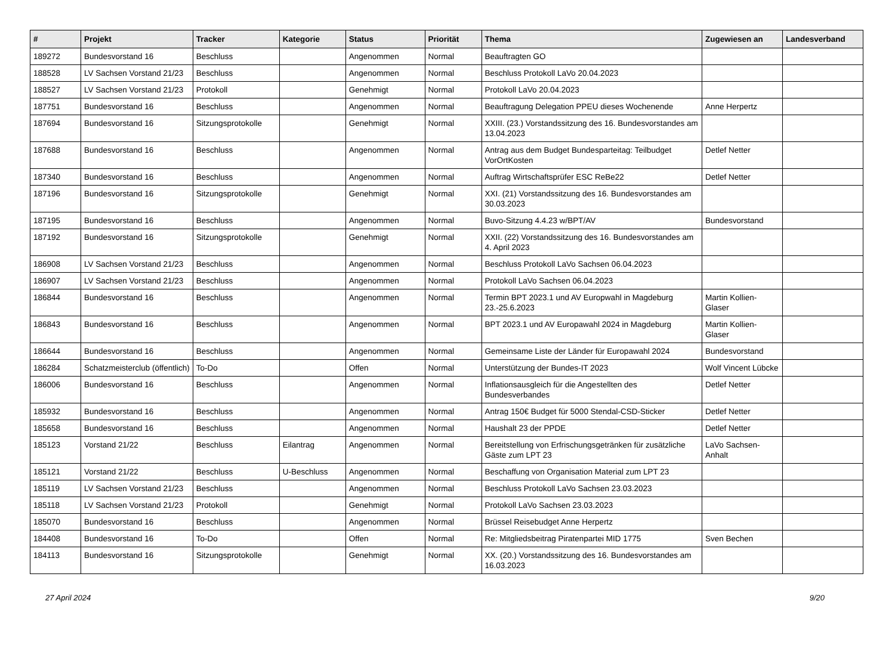| # | Projekt | Tracker | Kategorie | Status | Priorität | Thema | Zugewiesen an | Landesverband |
| --- | --- | --- | --- | --- | --- | --- | --- | --- |
| 189272 | Bundesvorstand 16 | Beschluss | | Angenommen | Normal | Beauftragten GO | | |
| 188528 | LV Sachsen Vorstand 21/23 | Beschluss | | Angenommen | Normal | Beschluss Protokoll LaVo 20.04.2023 | | |
| 188527 | LV Sachsen Vorstand 21/23 | Protokoll | | Genehmigt | Normal | Protokoll LaVo 20.04.2023 | | |
| 187751 | Bundesvorstand 16 | Beschluss | | Angenommen | Normal | Beauftragung Delegation PPEU dieses Wochenende | Anne Herpertz | |
| 187694 | Bundesvorstand 16 | Sitzungsprotokolle | | Genehmigt | Normal | XXIII. (23.) Vorstandssitzung des 16. Bundesvorstandes am 13.04.2023 | | |
| 187688 | Bundesvorstand 16 | Beschluss | | Angenommen | Normal | Antrag aus dem Budget Bundesparteitag: Teilbudget VorOrtKosten | Detlef Netter | |
| 187340 | Bundesvorstand 16 | Beschluss | | Angenommen | Normal | Auftrag Wirtschaftsprüfer ESC ReBe22 | Detlef Netter | |
| 187196 | Bundesvorstand 16 | Sitzungsprotokolle | | Genehmigt | Normal | XXI. (21) Vorstandssitzung des 16. Bundesvorstandes am 30.03.2023 | | |
| 187195 | Bundesvorstand 16 | Beschluss | | Angenommen | Normal | Buvo-Sitzung 4.4.23 w/BPT/AV | Bundesvorstand | |
| 187192 | Bundesvorstand 16 | Sitzungsprotokolle | | Genehmigt | Normal | XXII. (22) Vorstandssitzung des 16. Bundesvorstandes am 4. April 2023 | | |
| 186908 | LV Sachsen Vorstand 21/23 | Beschluss | | Angenommen | Normal | Beschluss Protokoll LaVo Sachsen 06.04.2023 | | |
| 186907 | LV Sachsen Vorstand 21/23 | Beschluss | | Angenommen | Normal | Protokoll LaVo Sachsen 06.04.2023 | | |
| 186844 | Bundesvorstand 16 | Beschluss | | Angenommen | Normal | Termin BPT 2023.1 und AV Europwahl in Magdeburg 23.-25.6.2023 | Martin Kollien-Glaser | |
| 186843 | Bundesvorstand 16 | Beschluss | | Angenommen | Normal | BPT 2023.1 und AV Europawahl 2024 in Magdeburg | Martin Kollien-Glaser | |
| 186644 | Bundesvorstand 16 | Beschluss | | Angenommen | Normal | Gemeinsame Liste der Länder für Europawahl 2024 | Bundesvorstand | |
| 186284 | Schatzmeisterclub (öffentlich) | To-Do | | Offen | Normal | Unterstützung der Bundes-IT 2023 | Wolf Vincent Lübcke | |
| 186006 | Bundesvorstand 16 | Beschluss | | Angenommen | Normal | Inflationsausgleich für die Angestellten des Bundesverbandes | Detlef Netter | |
| 185932 | Bundesvorstand 16 | Beschluss | | Angenommen | Normal | Antrag 150€ Budget für 5000 Stendal-CSD-Sticker | Detlef Netter | |
| 185658 | Bundesvorstand 16 | Beschluss | | Angenommen | Normal | Haushalt 23 der PPDE | Detlef Netter | |
| 185123 | Vorstand 21/22 | Beschluss | Eilantrag | Angenommen | Normal | Bereitstellung von Erfrischungsgetränken für zusätzliche Gäste zum LPT 23 | LaVo Sachsen-Anhalt | |
| 185121 | Vorstand 21/22 | Beschluss | U-Beschluss | Angenommen | Normal | Beschaffung von Organisation Material zum LPT 23 | | |
| 185119 | LV Sachsen Vorstand 21/23 | Beschluss | | Angenommen | Normal | Beschluss Protokoll LaVo Sachsen 23.03.2023 | | |
| 185118 | LV Sachsen Vorstand 21/23 | Protokoll | | Genehmigt | Normal | Protokoll LaVo Sachsen 23.03.2023 | | |
| 185070 | Bundesvorstand 16 | Beschluss | | Angenommen | Normal | Brüssel Reisebudget Anne Herpertz | | |
| 184408 | Bundesvorstand 16 | To-Do | | Offen | Normal | Re: Mitgliedsbeitrag Piratenpartei MID 1775 | Sven Bechen | |
| 184113 | Bundesvorstand 16 | Sitzungsprotokolle | | Genehmigt | Normal | XX. (20.) Vorstandssitzung des 16. Bundesvorstandes am 16.03.2023 | | |
27 April 2024 9/20